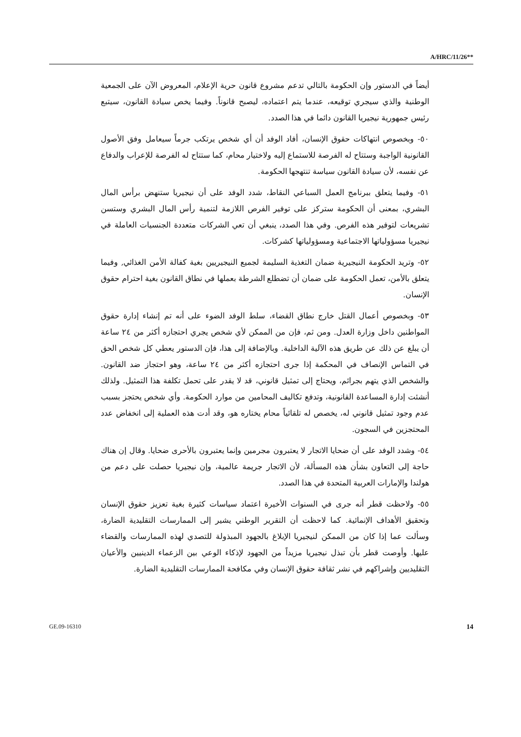A/HRC/11/26**
أيضاً في الدستور وإن الحكومة بالتالي تدعم مشروع قانون حرية الإعلام، المعروض الآن على الجمعية الوطنية والذي سيجري توقيعه، عندما يتم اعتماده، ليصبح قانوناً. وفيما يخص سيادة القانون، سيتبع رئيس جمهورية نيجيريا القانون دائما في هذا الصدد.
٥٠- وبخصوص انتهاكات حقوق الإنسان، أفاد الوفد أن أي شخص يرتكب جرماً سيعامل وفق الأصول القانونية الواجبة وستتاح له الفرصة للاستماع إليه ولاختيار محام، كما ستتاح له الفرصة للإعراب والدفاع عن نفسه، لأن سيادة القانون سياسة تنتهجها الحكومة.
٥١- وفيما يتعلق ببرنامج العمل السباعي النقاط، شدد الوفد على أن نيجيريا ستنهض برأس المال البشري، بمعنى أن الحكومة ستركز على توفير الفرص اللازمة لتنمية رأس المال البشري وستسن تشريعات لتوفير هذه الفرص. وفي هذا الصدد، ينبغي أن تعي الشركات متعددة الجنسيات العاملة في نيجيريا مسؤولياتها الاجتماعية ومسؤولياتها كشركات.
٥٢- وتريد الحكومة النيجيرية ضمان التغذية السليمة لجميع النيجيريين بغية كفالة الأمن الغذائي, وفيما يتعلق بالأمن، تعمل الحكومة على ضمان أن تضطلع الشرطة بعملها في نطاق القانون بغية احترام حقوق الإنسان.
٥٣- وبخصوص أعمال القتل خارج نطاق القضاء، سلط الوفد الضوء على أنه تم إنشاء إدارة حقوق المواطنين داخل وزارة العدل. ومن ثم، فإن من الممكن لأي شخص يجري احتجازه أكثر من ٢٤ ساعة أن يبلغ عن ذلك عن طريق هذه الآلية الداخلية. وبالإضافة إلى هذا، فإن الدستور يعطي كل شخص الحق في التماس الإنصاف في المحكمة إذا جرى احتجازه أكثر من ٢٤ ساعة، وهو احتجاز ضد القانون. والشخص الذي يتهم بجرائم، ويحتاج إلى تمثيل قانوني، قد لا يقدر على تحمل تكلفة هذا التمثيل. ولذلك أنشئت إدارة المساعدة القانونية، وتدفع تكاليف المحامين من موارد الحكومة. وأي شخص يحتجز بسبب عدم وجود تمثيل قانوني له، يخصص له تلقائياً محام يختاره هو، وقد أدت هذه العملية إلى انخفاض عدد المحتجزين في السجون.
٥٤- وشدد الوفد على أن ضحايا الاتجار لا يعتبرون مجرمين وإنما يعتبرون بالأحرى ضحايا. وقال إن هناك حاجة إلى التعاون بشأن هذه المسألة، لأن الاتجار جريمة عالمية، وإن نيجيريا حصلت على دعم من هولندا والإمارات العربية المتحدة في هذا الصدد.
٥٥- ولاحظت قطر أنه جرى في السنوات الأخيرة اعتماد سياسات كثيرة بغية تعزيز حقوق الإنسان وتحقيق الأهداف الإنمائية. كما لاحظت أن التقرير الوطني يشير إلى الممارسات التقليدية الضارة، وسألت عما إذا كان من الممكن لنيجيريا الإبلاغ بالجهود المبذولة للتصدي لهذه الممارسات والقضاء عليها. وأوصت قطر بأن تبذل نيجيريا مزيداً من الجهود لإذكاء الوعي بين الزعماء الدينيين والأعيان التقليديين وإشراكهم في نشر ثقافة حقوق الإنسان وفي مكافحة الممارسات التقليدية الضارة.
GE.09-16310 14